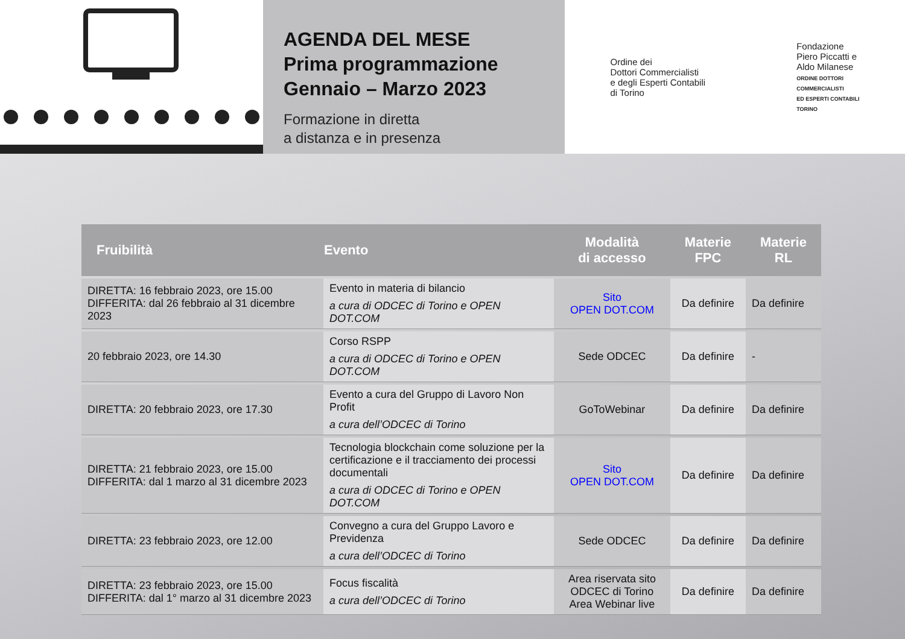AGENDA DEL MESE
Prima programmazione
Gennaio – Marzo 2023
Formazione in diretta
a distanza e in presenza
Ordine dei
Dottori Commercialisti
e degli Esperti Contabili
di Torino
Fondazione
Piero Piccatti e
Aldo Milanese
ORDINE DOTTORI
COMMERCIALISTI
ED ESPERTI CONTABILI
TORINO
| Fruibilità | Evento | Modalità di accesso | Materie FPC | Materie RL |
| --- | --- | --- | --- | --- |
| DIRETTA: 16 febbraio 2023, ore 15.00 DIFFERITA: dal 26 febbraio al 31 dicembre 2023 | Evento in materia di bilancio a cura di ODCEC di Torino e OPEN DOT.COM | Sito OPEN DOT.COM | Da definire | Da definire |
| 20 febbraio 2023, ore 14.30 | Corso RSPP a cura di ODCEC di Torino e OPEN DOT.COM | Sede ODCEC | Da definire | - |
| DIRETTA: 20 febbraio 2023, ore 17.30 | Evento a cura del Gruppo di Lavoro Non Profit a cura dell’ODCEC di Torino | GoToWebinar | Da definire | Da definire |
| DIRETTA: 21 febbraio 2023, ore 15.00 DIFFERITA: dal 1 marzo al 31 dicembre 2023 | Tecnologia blockchain come soluzione per la certificazione e il tracciamento dei processi documentali a cura di ODCEC di Torino e OPEN DOT.COM | Sito OPEN DOT.COM | Da definire | Da definire |
| DIRETTA: 23 febbraio 2023, ore 12.00 | Convegno a cura del Gruppo Lavoro e Previdenza a cura dell’ODCEC di Torino | Sede ODCEC | Da definire | Da definire |
| DIRETTA: 23 febbraio 2023, ore 15.00 DIFFERITA: dal 1° marzo al 31 dicembre 2023 | Focus fiscalità a cura dell’ODCEC di Torino | Area riservata sito ODCEC di Torino Area Webinar live | Da definire | Da definire |